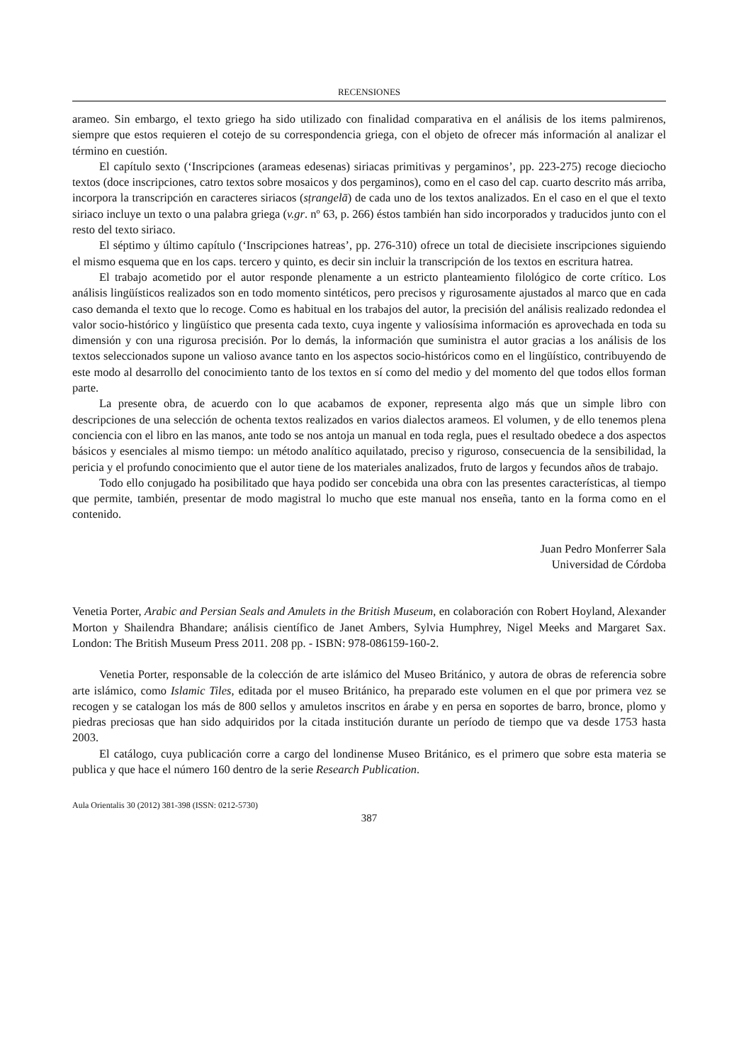RECENSIONES
arameo. Sin embargo, el texto griego ha sido utilizado con finalidad comparativa en el análisis de los items palmirenos, siempre que estos requieren el cotejo de su correspondencia griega, con el objeto de ofrecer más información al analizar el término en cuestión.
El capítulo sexto (‘Inscripciones (arameas edesenas) siriacas primitivas y pergaminos’, pp. 223-275) recoge dieciocho textos (doce inscripciones, catro textos sobre mosaicos y dos pergaminos), como en el caso del cap. cuarto descrito más arriba, incorpora la transcripción en caracteres siriacos (sṭrangelā) de cada uno de los textos analizados. En el caso en el que el texto siriaco incluye un texto o una palabra griega (v.gr. nº 63, p. 266) éstos también han sido incorporados y traducidos junto con el resto del texto siriaco.
El séptimo y último capítulo (‘Inscripciones hatreas’, pp. 276-310) ofrece un total de diecisiete inscripciones siguiendo el mismo esquema que en los caps. tercero y quinto, es decir sin incluir la transcripción de los textos en escritura hatrea.
El trabajo acometido por el autor responde plenamente a un estricto planteamiento filológico de corte crítico. Los análisis lingüísticos realizados son en todo momento sintéticos, pero precisos y rigurosamente ajustados al marco que en cada caso demanda el texto que lo recoge. Como es habitual en los trabajos del autor, la precisión del análisis realizado redondea el valor socio-histórico y lingüístico que presenta cada texto, cuya ingente y valiosísima información es aprovechada en toda su dimensión y con una rigurosa precisión. Por lo demás, la información que suministra el autor gracias a los análisis de los textos seleccionados supone un valioso avance tanto en los aspectos socio-históricos como en el lingüístico, contribuyendo de este modo al desarrollo del conocimiento tanto de los textos en sí como del medio y del momento del que todos ellos forman parte.
La presente obra, de acuerdo con lo que acabamos de exponer, representa algo más que un simple libro con descripciones de una selección de ochenta textos realizados en varios dialectos arameos. El volumen, y de ello tenemos plena conciencia con el libro en las manos, ante todo se nos antoja un manual en toda regla, pues el resultado obedece a dos aspectos básicos y esenciales al mismo tiempo: un método analítico aquilatado, preciso y riguroso, consecuencia de la sensibilidad, la pericia y el profundo conocimiento que el autor tiene de los materiales analizados, fruto de largos y fecundos años de trabajo.
Todo ello conjugado ha posibilitado que haya podido ser concebida una obra con las presentes características, al tiempo que permite, también, presentar de modo magistral lo mucho que este manual nos enseña, tanto en la forma como en el contenido.
Juan Pedro Monferrer Sala
Universidad de Córdoba
Venetia Porter, Arabic and Persian Seals and Amulets in the British Museum, en colaboración con Robert Hoyland, Alexander Morton y Shailendra Bhandare; análisis científico de Janet Ambers, Sylvia Humphrey, Nigel Meeks and Margaret Sax. London: The British Museum Press 2011. 208 pp. - ISBN: 978-086159-160-2.
Venetia Porter, responsable de la colección de arte islámico del Museo Británico, y autora de obras de referencia sobre arte islámico, como Islamic Tiles, editada por el museo Británico, ha preparado este volumen en el que por primera vez se recogen y se catalogan los más de 800 sellos y amuletos inscritos en árabe y en persa en soportes de barro, bronce, plomo y piedras preciosas que han sido adquiridos por la citada institución durante un período de tiempo que va desde 1753 hasta 2003.
El catálogo, cuya publicación corre a cargo del londinense Museo Británico, es el primero que sobre esta materia se publica y que hace el número 160 dentro de la serie Research Publication.
Aula Orientalis 30 (2012) 381-398 (ISSN: 0212-5730)
387